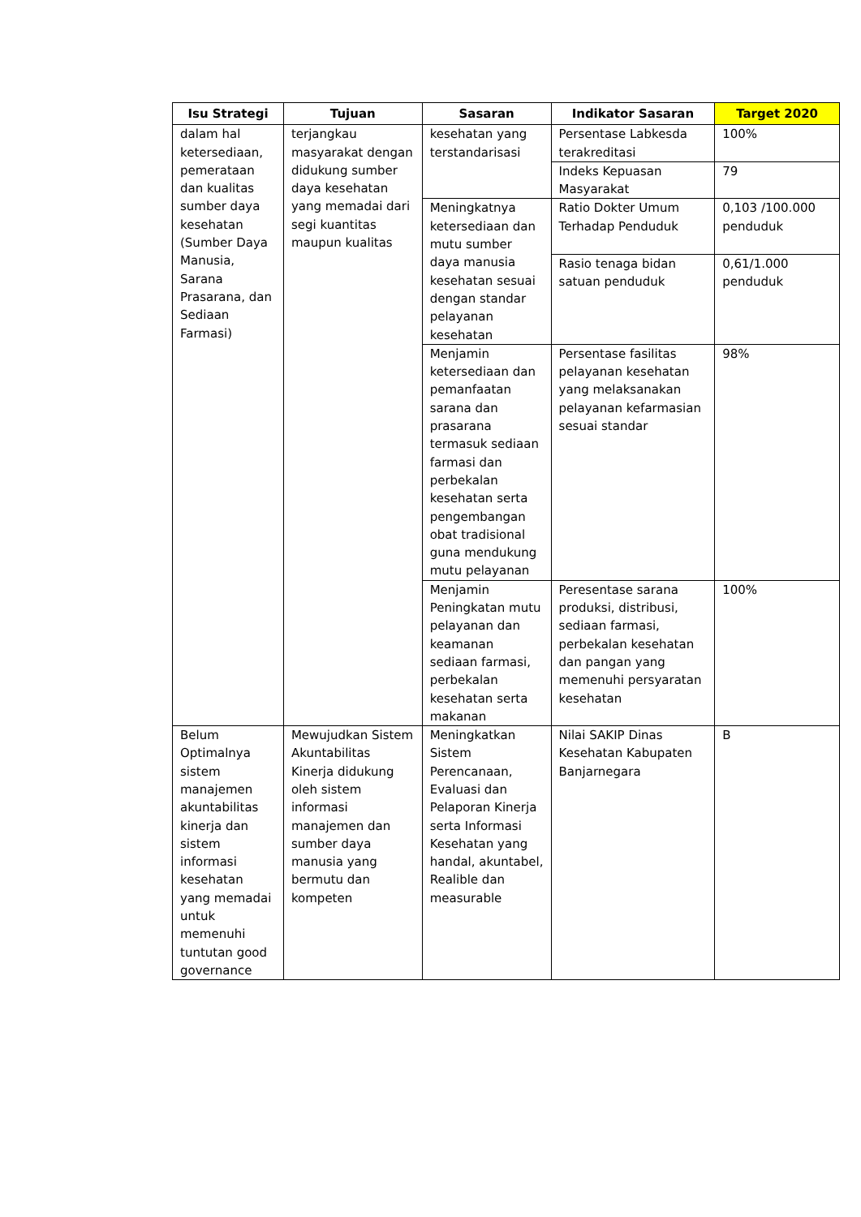| Isu Strategi | Tujuan | Sasaran | Indikator Sasaran | Target 2020 |
| --- | --- | --- | --- | --- |
| dalam hal ketersediaan, pemerataan dan kualitas sumber daya kesehatan (Sumber Daya Manusia, Sarana Prasarana, dan Sediaan Farmasi) | terjangkau masyarakat dengan didukung sumber daya kesehatan yang memadai dari segi kuantitas maupun kualitas | kesehatan yang terstandarisasi | Persentase Labkesda terakreditasi | 100% |
| | | | Indeks Kepuasan Masyarakat | 79 |
| | | Meningkatnya ketersediaan dan mutu sumber daya manusia kesehatan sesuai dengan standar pelayanan kesehatan | Ratio Dokter Umum Terhadap Penduduk | 0,103 /100.000 penduduk |
| | | | Rasio tenaga bidan satuan penduduk | 0,61/1.000 penduduk |
| | | Menjamin ketersediaan dan pemanfaatan sarana dan prasarana termasuk sediaan farmasi dan perbekalan kesehatan serta pengembangan obat tradisional guna mendukung mutu pelayanan | Persentase fasilitas pelayanan kesehatan yang melaksanakan pelayanan kefarmasian sesuai standar | 98% |
| | | Menjamin Peningkatan mutu pelayanan dan keamanan sediaan farmasi, perbekalan kesehatan serta makanan | Peresentase sarana produksi, distribusi, sediaan farmasi, perbekalan kesehatan dan pangan yang memenuhi persyaratan kesehatan | 100% |
| Belum Optimalnya sistem manajemen akuntabilitas kinerja dan sistem informasi kesehatan yang memadai untuk memenuhi tuntutan good governance | Mewujudkan Sistem Akuntabilitas Kinerja didukung oleh sistem informasi manajemen dan sumber daya manusia yang bermutu dan kompeten | Meningkatkan Sistem Perencanaan, Evaluasi dan Pelaporan Kinerja serta Informasi Kesehatan yang handal, akuntabel, Realible dan measurable | Nilai SAKIP Dinas Kesehatan Kabupaten Banjarnegara | B |